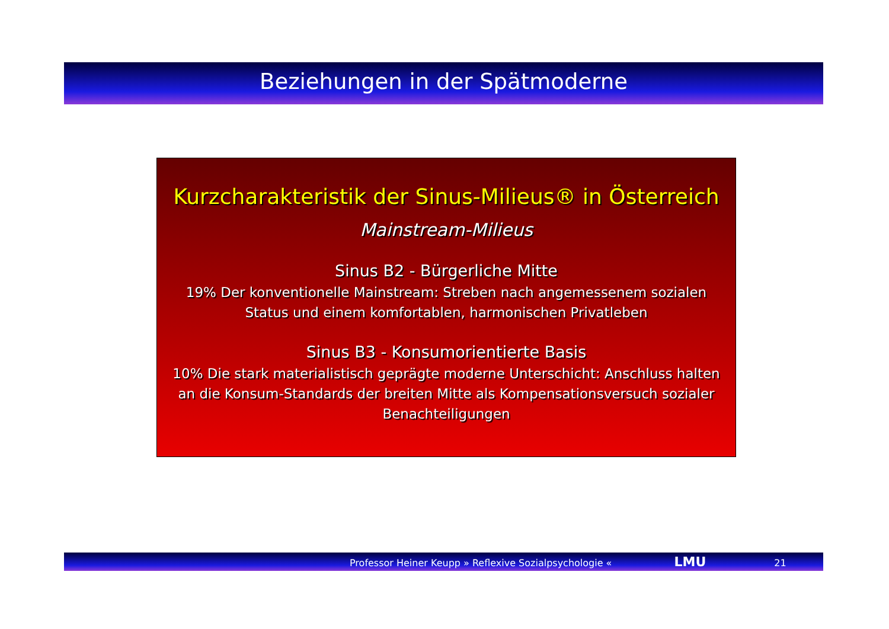Beziehungen in der Spätmoderne
Kurzcharakteristik der Sinus-Milieus® in Österreich
Mainstream-Milieus
Sinus B2 - Bürgerliche Mitte
19% Der konventionelle Mainstream: Streben nach angemessenem sozialen Status und einem komfortablen, harmonischen Privatleben
Sinus B3 - Konsumorientierte Basis
10% Die stark materialistisch geprägte moderne Unterschicht: Anschluss halten an die Konsum-Standards der breiten Mitte als Kompensationsversuch sozialer Benachteiligungen
Professor Heiner Keupp » Reflexive Sozialpsychologie « LMU 21